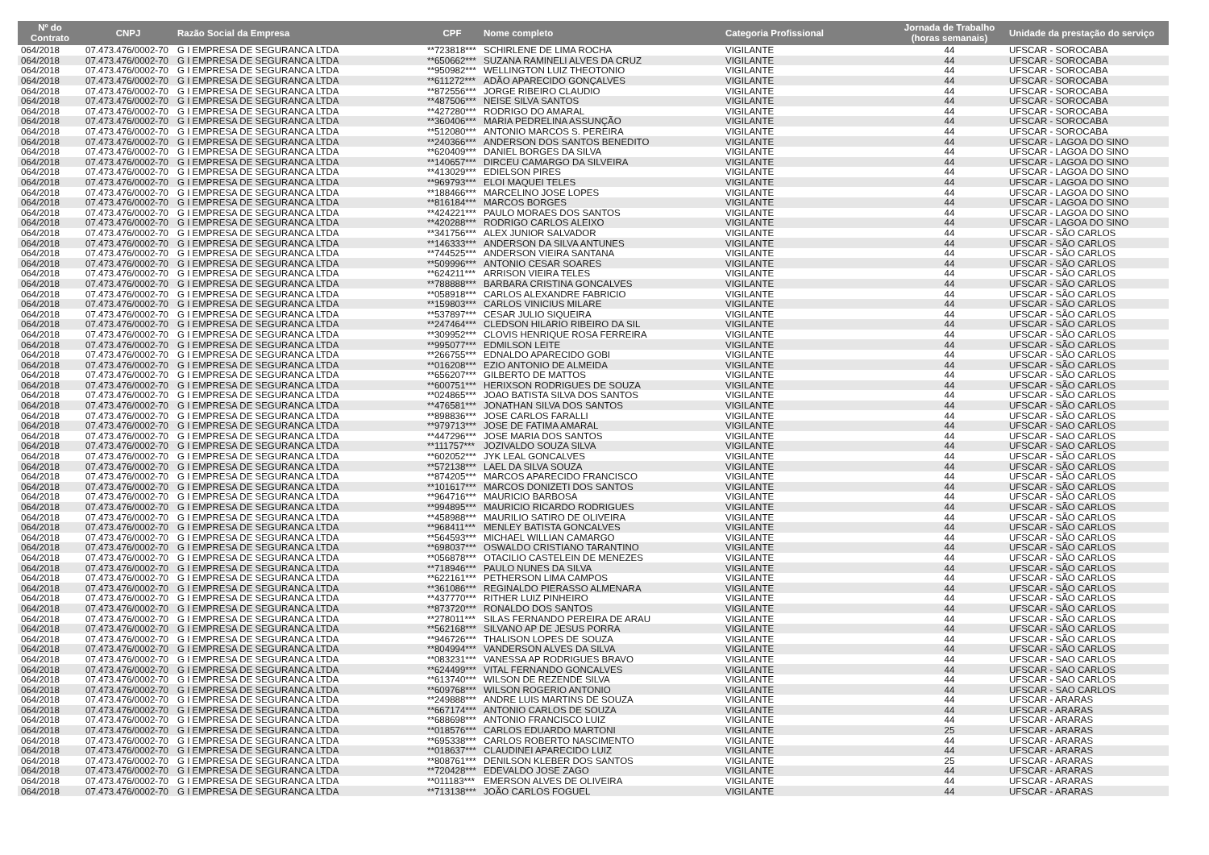| Nº do Contrato | CNPJ | Razão Social da Empresa | CPF | Nome completo | Categoria Profissional | Jornada de Trabalho (horas semanais) | Unidade da prestação do serviço |
| --- | --- | --- | --- | --- | --- | --- | --- |
| 064/2018 | 07.473.476/0002-70 | G I EMPRESA DE SEGURANCA LTDA | **723818*** | SCHIRLENE DE LIMA ROCHA | VIGILANTE | 44 | UFSCAR - SOROCABA |
| 064/2018 | 07.473.476/0002-70 | G I EMPRESA DE SEGURANCA LTDA | **650662*** | SUZANA RAMINELI ALVES DA CRUZ | VIGILANTE | 44 | UFSCAR - SOROCABA |
| 064/2018 | 07.473.476/0002-70 | G I EMPRESA DE SEGURANCA LTDA | **950982*** | WELLINGTON LUIZ THEOTONIO | VIGILANTE | 44 | UFSCAR - SOROCABA |
| 064/2018 | 07.473.476/0002-70 | G I EMPRESA DE SEGURANCA LTDA | **611272*** | ADÃO APARECIDO GONÇALVES | VIGILANTE | 44 | UFSCAR - SOROCABA |
| 064/2018 | 07.473.476/0002-70 | G I EMPRESA DE SEGURANCA LTDA | **872556*** | JORGE RIBEIRO CLAUDIO | VIGILANTE | 44 | UFSCAR - SOROCABA |
| 064/2018 | 07.473.476/0002-70 | G I EMPRESA DE SEGURANCA LTDA | **487506*** | NEISE SILVA SANTOS | VIGILANTE | 44 | UFSCAR - SOROCABA |
| 064/2018 | 07.473.476/0002-70 | G I EMPRESA DE SEGURANCA LTDA | **427280*** | RODRIGO DO AMARAL | VIGILANTE | 44 | UFSCAR - SOROCABA |
| 064/2018 | 07.473.476/0002-70 | G I EMPRESA DE SEGURANCA LTDA | **360406*** | MARIA PEDRELINA ASSUNÇÃO | VIGILANTE | 44 | UFSCAR - SOROCABA |
| 064/2018 | 07.473.476/0002-70 | G I EMPRESA DE SEGURANCA LTDA | **512080*** | ANTONIO MARCOS S. PEREIRA | VIGILANTE | 44 | UFSCAR - SOROCABA |
| 064/2018 | 07.473.476/0002-70 | G I EMPRESA DE SEGURANCA LTDA | **240366*** | ANDERSON DOS SANTOS BENEDITO | VIGILANTE | 44 | UFSCAR - LAGOA DO SINO |
| 064/2018 | 07.473.476/0002-70 | G I EMPRESA DE SEGURANCA LTDA | **620409*** | DANIEL BORGES DA SILVA | VIGILANTE | 44 | UFSCAR - LAGOA DO SINO |
| 064/2018 | 07.473.476/0002-70 | G I EMPRESA DE SEGURANCA LTDA | **140657*** | DIRCEU CAMARGO DA SILVEIRA | VIGILANTE | 44 | UFSCAR - LAGOA DO SINO |
| 064/2018 | 07.473.476/0002-70 | G I EMPRESA DE SEGURANCA LTDA | **413029*** | EDIELSON PIRES | VIGILANTE | 44 | UFSCAR - LAGOA DO SINO |
| 064/2018 | 07.473.476/0002-70 | G I EMPRESA DE SEGURANCA LTDA | **969793*** | ELOI MAQUEI TELES | VIGILANTE | 44 | UFSCAR - LAGOA DO SINO |
| 064/2018 | 07.473.476/0002-70 | G I EMPRESA DE SEGURANCA LTDA | **188466*** | MARCELINO JOSE LOPES | VIGILANTE | 44 | UFSCAR - LAGOA DO SINO |
| 064/2018 | 07.473.476/0002-70 | G I EMPRESA DE SEGURANCA LTDA | **816184*** | MARCOS BORGES | VIGILANTE | 44 | UFSCAR - LAGOA DO SINO |
| 064/2018 | 07.473.476/0002-70 | G I EMPRESA DE SEGURANCA LTDA | **424221*** | PAULO MORAES DOS SANTOS | VIGILANTE | 44 | UFSCAR - LAGOA DO SINO |
| 064/2018 | 07.473.476/0002-70 | G I EMPRESA DE SEGURANCA LTDA | **420288*** | RODRIGO CARLOS ALEIXO | VIGILANTE | 44 | UFSCAR - LAGOA DO SINO |
| 064/2018 | 07.473.476/0002-70 | G I EMPRESA DE SEGURANCA LTDA | **341756*** | ALEX JUNIOR SALVADOR | VIGILANTE | 44 | UFSCAR - SÃO CARLOS |
| 064/2018 | 07.473.476/0002-70 | G I EMPRESA DE SEGURANCA LTDA | **146333*** | ANDERSON DA SILVA ANTUNES | VIGILANTE | 44 | UFSCAR - SÃO CARLOS |
| 064/2018 | 07.473.476/0002-70 | G I EMPRESA DE SEGURANCA LTDA | **744525*** | ANDERSON VIEIRA SANTANA | VIGILANTE | 44 | UFSCAR - SÃO CARLOS |
| 064/2018 | 07.473.476/0002-70 | G I EMPRESA DE SEGURANCA LTDA | **509996*** | ANTONIO CESAR SOARES | VIGILANTE | 44 | UFSCAR - SÃO CARLOS |
| 064/2018 | 07.473.476/0002-70 | G I EMPRESA DE SEGURANCA LTDA | **624211*** | ARRISON VIEIRA TELES | VIGILANTE | 44 | UFSCAR - SÃO CARLOS |
| 064/2018 | 07.473.476/0002-70 | G I EMPRESA DE SEGURANCA LTDA | **788888*** | BARBARA CRISTINA GONCALVES | VIGILANTE | 44 | UFSCAR - SÃO CARLOS |
| 064/2018 | 07.473.476/0002-70 | G I EMPRESA DE SEGURANCA LTDA | **058918*** | CARLOS ALEXANDRE FABRICIO | VIGILANTE | 44 | UFSCAR - SÃO CARLOS |
| 064/2018 | 07.473.476/0002-70 | G I EMPRESA DE SEGURANCA LTDA | **159803*** | CARLOS VINICIUS MILARE | VIGILANTE | 44 | UFSCAR - SÃO CARLOS |
| 064/2018 | 07.473.476/0002-70 | G I EMPRESA DE SEGURANCA LTDA | **537897*** | CESAR JULIO SIQUEIRA | VIGILANTE | 44 | UFSCAR - SÃO CARLOS |
| 064/2018 | 07.473.476/0002-70 | G I EMPRESA DE SEGURANCA LTDA | **247464*** | CLEDSON HILARIO RIBEIRO DA SIL | VIGILANTE | 44 | UFSCAR - SÃO CARLOS |
| 064/2018 | 07.473.476/0002-70 | G I EMPRESA DE SEGURANCA LTDA | **309952*** | CLOVIS HENRIQUE ROSA FERREIRA | VIGILANTE | 44 | UFSCAR - SÃO CARLOS |
| 064/2018 | 07.473.476/0002-70 | G I EMPRESA DE SEGURANCA LTDA | **995077*** | EDMILSON LEITE | VIGILANTE | 44 | UFSCAR - SÃO CARLOS |
| 064/2018 | 07.473.476/0002-70 | G I EMPRESA DE SEGURANCA LTDA | **266755*** | EDNALDO APARECIDO GOBI | VIGILANTE | 44 | UFSCAR - SÃO CARLOS |
| 064/2018 | 07.473.476/0002-70 | G I EMPRESA DE SEGURANCA LTDA | **016208*** | EZIO ANTONIO DE ALMEIDA | VIGILANTE | 44 | UFSCAR - SÃO CARLOS |
| 064/2018 | 07.473.476/0002-70 | G I EMPRESA DE SEGURANCA LTDA | **656207*** | GILBERTO DE MATTOS | VIGILANTE | 44 | UFSCAR - SÃO CARLOS |
| 064/2018 | 07.473.476/0002-70 | G I EMPRESA DE SEGURANCA LTDA | **600751*** | HERIXSON RODRIGUES DE SOUZA | VIGILANTE | 44 | UFSCAR - SÃO CARLOS |
| 064/2018 | 07.473.476/0002-70 | G I EMPRESA DE SEGURANCA LTDA | **024865*** | JOAO BATISTA SILVA DOS SANTOS | VIGILANTE | 44 | UFSCAR - SÃO CARLOS |
| 064/2018 | 07.473.476/0002-70 | G I EMPRESA DE SEGURANCA LTDA | **476581*** | JONATHAN SILVA DOS SANTOS | VIGILANTE | 44 | UFSCAR - SÃO CARLOS |
| 064/2018 | 07.473.476/0002-70 | G I EMPRESA DE SEGURANCA LTDA | **898836*** | JOSE CARLOS FARALLI | VIGILANTE | 44 | UFSCAR - SÃO CARLOS |
| 064/2018 | 07.473.476/0002-70 | G I EMPRESA DE SEGURANCA LTDA | **979713*** | JOSE DE FATIMA AMARAL | VIGILANTE | 44 | UFSCAR - SAO CARLOS |
| 064/2018 | 07.473.476/0002-70 | G I EMPRESA DE SEGURANCA LTDA | **447296*** | JOSE MARIA DOS SANTOS | VIGILANTE | 44 | UFSCAR - SAO CARLOS |
| 064/2018 | 07.473.476/0002-70 | G I EMPRESA DE SEGURANCA LTDA | **111757*** | JOZIVALDO SOUZA SILVA | VIGILANTE | 44 | UFSCAR - SAO CARLOS |
| 064/2018 | 07.473.476/0002-70 | G I EMPRESA DE SEGURANCA LTDA | **602052*** | JYK LEAL GONCALVES | VIGILANTE | 44 | UFSCAR - SÃO CARLOS |
| 064/2018 | 07.473.476/0002-70 | G I EMPRESA DE SEGURANCA LTDA | **572138*** | LAEL DA SILVA SOUZA | VIGILANTE | 44 | UFSCAR - SÃO CARLOS |
| 064/2018 | 07.473.476/0002-70 | G I EMPRESA DE SEGURANCA LTDA | **874205*** | MARCOS APARECIDO FRANCISCO | VIGILANTE | 44 | UFSCAR - SÃO CARLOS |
| 064/2018 | 07.473.476/0002-70 | G I EMPRESA DE SEGURANCA LTDA | **101617*** | MARCOS DONIZETI DOS SANTOS | VIGILANTE | 44 | UFSCAR - SÃO CARLOS |
| 064/2018 | 07.473.476/0002-70 | G I EMPRESA DE SEGURANCA LTDA | **964716*** | MAURICIO BARBOSA | VIGILANTE | 44 | UFSCAR - SÃO CARLOS |
| 064/2018 | 07.473.476/0002-70 | G I EMPRESA DE SEGURANCA LTDA | **994895*** | MAURICIO RICARDO RODRIGUES | VIGILANTE | 44 | UFSCAR - SÃO CARLOS |
| 064/2018 | 07.473.476/0002-70 | G I EMPRESA DE SEGURANCA LTDA | **458988*** | MAURILIO SATIRO DE OLIVEIRA | VIGILANTE | 44 | UFSCAR - SÃO CARLOS |
| 064/2018 | 07.473.476/0002-70 | G I EMPRESA DE SEGURANCA LTDA | **968411*** | MENLEY BATISTA GONCALVES | VIGILANTE | 44 | UFSCAR - SÃO CARLOS |
| 064/2018 | 07.473.476/0002-70 | G I EMPRESA DE SEGURANCA LTDA | **564593*** | MICHAEL WILLIAN CAMARGO | VIGILANTE | 44 | UFSCAR - SÃO CARLOS |
| 064/2018 | 07.473.476/0002-70 | G I EMPRESA DE SEGURANCA LTDA | **698037*** | OSWALDO CRISTIANO TARANTINO | VIGILANTE | 44 | UFSCAR - SÃO CARLOS |
| 064/2018 | 07.473.476/0002-70 | G I EMPRESA DE SEGURANCA LTDA | **056878*** | OTACILIO CASTELEIN DE MENEZES | VIGILANTE | 44 | UFSCAR - SÃO CARLOS |
| 064/2018 | 07.473.476/0002-70 | G I EMPRESA DE SEGURANCA LTDA | **718946*** | PAULO NUNES DA SILVA | VIGILANTE | 44 | UFSCAR - SÃO CARLOS |
| 064/2018 | 07.473.476/0002-70 | G I EMPRESA DE SEGURANCA LTDA | **622161*** | PETHERSON LIMA CAMPOS | VIGILANTE | 44 | UFSCAR - SÃO CARLOS |
| 064/2018 | 07.473.476/0002-70 | G I EMPRESA DE SEGURANCA LTDA | **361086*** | REGINALDO PIERASSO ALMENARA | VIGILANTE | 44 | UFSCAR - SÃO CARLOS |
| 064/2018 | 07.473.476/0002-70 | G I EMPRESA DE SEGURANCA LTDA | **437770*** | RITHER LUIZ PINHEIRO | VIGILANTE | 44 | UFSCAR - SÃO CARLOS |
| 064/2018 | 07.473.476/0002-70 | G I EMPRESA DE SEGURANCA LTDA | **873720*** | RONALDO DOS SANTOS | VIGILANTE | 44 | UFSCAR - SÃO CARLOS |
| 064/2018 | 07.473.476/0002-70 | G I EMPRESA DE SEGURANCA LTDA | **278011*** | SILAS FERNANDO PEREIRA DE ARAU | VIGILANTE | 44 | UFSCAR - SÃO CARLOS |
| 064/2018 | 07.473.476/0002-70 | G I EMPRESA DE SEGURANCA LTDA | **562168*** | SILVANO AP DE JESUS PORRA | VIGILANTE | 44 | UFSCAR - SÃO CARLOS |
| 064/2018 | 07.473.476/0002-70 | G I EMPRESA DE SEGURANCA LTDA | **946726*** | THALISON LOPES DE SOUZA | VIGILANTE | 44 | UFSCAR - SÃO CARLOS |
| 064/2018 | 07.473.476/0002-70 | G I EMPRESA DE SEGURANCA LTDA | **804994*** | VANDERSON ALVES DA SILVA | VIGILANTE | 44 | UFSCAR - SÃO CARLOS |
| 064/2018 | 07.473.476/0002-70 | G I EMPRESA DE SEGURANCA LTDA | **083231*** | VANESSA AP RODRIGUES BRAVO | VIGILANTE | 44 | UFSCAR - SAO CARLOS |
| 064/2018 | 07.473.476/0002-70 | G I EMPRESA DE SEGURANCA LTDA | **624499*** | VITAL FERNANDO GONCALVES | VIGILANTE | 44 | UFSCAR - SAO CARLOS |
| 064/2018 | 07.473.476/0002-70 | G I EMPRESA DE SEGURANCA LTDA | **613740*** | WILSON DE REZENDE SILVA | VIGILANTE | 44 | UFSCAR - SAO CARLOS |
| 064/2018 | 07.473.476/0002-70 | G I EMPRESA DE SEGURANCA LTDA | **609768*** | WILSON ROGERIO ANTONIO | VIGILANTE | 44 | UFSCAR - SAO CARLOS |
| 064/2018 | 07.473.476/0002-70 | G I EMPRESA DE SEGURANCA LTDA | **249888*** | ANDRE LUIS MARTINS DE SOUZA | VIGILANTE | 44 | UFSCAR - ARARAS |
| 064/2018 | 07.473.476/0002-70 | G I EMPRESA DE SEGURANCA LTDA | **667174*** | ANTONIO CARLOS DE SOUZA | VIGILANTE | 44 | UFSCAR - ARARAS |
| 064/2018 | 07.473.476/0002-70 | G I EMPRESA DE SEGURANCA LTDA | **688698*** | ANTONIO FRANCISCO LUIZ | VIGILANTE | 44 | UFSCAR - ARARAS |
| 064/2018 | 07.473.476/0002-70 | G I EMPRESA DE SEGURANCA LTDA | **018576*** | CARLOS EDUARDO MARTONI | VIGILANTE | 25 | UFSCAR - ARARAS |
| 064/2018 | 07.473.476/0002-70 | G I EMPRESA DE SEGURANCA LTDA | **695338*** | CARLOS ROBERTO NASCIMENTO | VIGILANTE | 44 | UFSCAR - ARARAS |
| 064/2018 | 07.473.476/0002-70 | G I EMPRESA DE SEGURANCA LTDA | **018637*** | CLAUDINEI APARECIDO LUIZ | VIGILANTE | 44 | UFSCAR - ARARAS |
| 064/2018 | 07.473.476/0002-70 | G I EMPRESA DE SEGURANCA LTDA | **808761*** | DENILSON KLEBER DOS SANTOS | VIGILANTE | 25 | UFSCAR - ARARAS |
| 064/2018 | 07.473.476/0002-70 | G I EMPRESA DE SEGURANCA LTDA | **720428*** | EDEVALDO JOSE ZAGO | VIGILANTE | 44 | UFSCAR - ARARAS |
| 064/2018 | 07.473.476/0002-70 | G I EMPRESA DE SEGURANCA LTDA | **011183*** | EMERSON ALVES DE OLIVEIRA | VIGILANTE | 44 | UFSCAR - ARARAS |
| 064/2018 | 07.473.476/0002-70 | G I EMPRESA DE SEGURANCA LTDA | **713138*** | JOÃO CARLOS FOGUEL | VIGILANTE | 44 | UFSCAR - ARARAS |